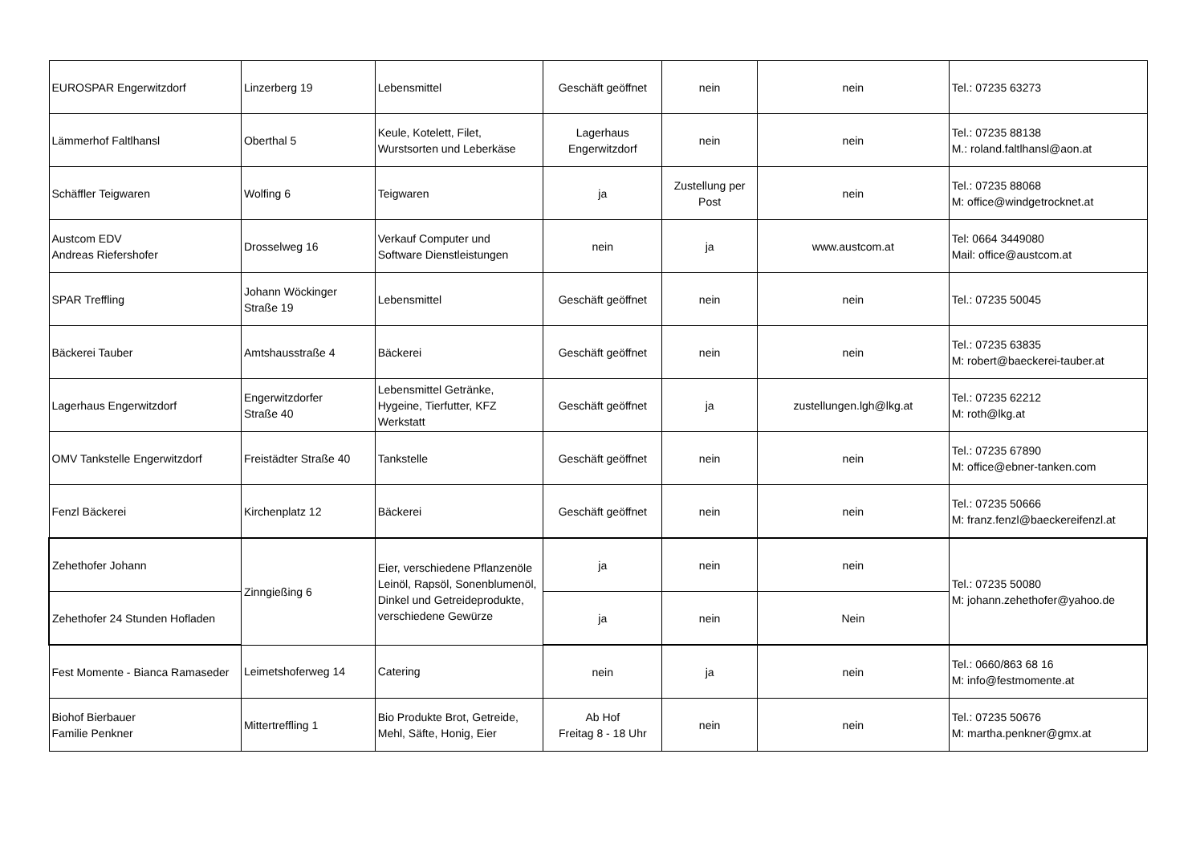| EUROSPAR Engerwitzdorf | Linzerberg 19 | Lebensmittel | Geschäft geöffnet | nein | nein | Tel.: 07235 63273 |
| Lämmerhof Faltlhansl | Oberthal 5 | Keule, Kotelett, Filet, Wurstsorten und Leberkäse | Lagerhaus Engerwitzdorf | nein | nein | Tel.: 07235 88138 M.: roland.faltlhansl@aon.at |
| Schäffler Teigwaren | Wolfing 6 | Teigwaren | ja | Zustellung per Post | nein | Tel.: 07235 88068 M: office@windgetrocknet.at |
| Austcom EDV Andreas Riefershofer | Drosselweg 16 | Verkauf Computer und Software Dienstleistungen | nein | ja | www.austcom.at | Tel: 0664 3449080 Mail: office@austcom.at |
| SPAR Treffling | Johann Wöckinger Straße 19 | Lebensmittel | Geschäft geöffnet | nein | nein | Tel.: 07235 50045 |
| Bäckerei Tauber | Amtshausstraße 4 | Bäckerei | Geschäft geöffnet | nein | nein | Tel.: 07235 63835 M: robert@baeckerei-tauber.at |
| Lagerhaus Engerwitzdorf | Engerwitzdorfer Straße 40 | Lebensmittel Getränke, Hygeine, Tierfutter, KFZ Werkstatt | Geschäft geöffnet | ja | zustellungen.lgh@lkg.at | Tel.: 07235 62212 M: roth@lkg.at |
| OMV Tankstelle Engerwitzdorf | Freistädter Straße 40 | Tankstelle | Geschäft geöffnet | nein | nein | Tel.: 07235 67890 M: office@ebner-tanken.com |
| Fenzl Bäckerei | Kirchenplatz 12 | Bäckerei | Geschäft geöffnet | nein | nein | Tel.: 07235 50666 M: franz.fenzl@baeckereifenzl.at |
| Zehethofer Johann | Zinngießing 6 | Eier, verschiedene Pflanzenöle Leinöl, Rapsöl, Sonenblumenöl, Dinkel und Getreideprodukte, verschiedene Gewürze | ja | nein | nein | Tel.: 07235 50080 M: johann.zehethofer@yahoo.de |
| Zehethofer 24 Stunden Hofladen | | | ja | nein | Nein | |
| Fest Momente - Bianca Ramaseder | Leimetshoferweg 14 | Catering | nein | ja | nein | Tel.: 0660/863 68 16 M: info@festmomente.at |
| Biohof Bierbauer Familie Penkner | Mittertreffling 1 | Bio Produkte Brot, Getreide, Mehl, Säfte, Honig, Eier | Ab Hof Freitag 8 - 18 Uhr | nein | nein | Tel.: 07235 50676 M: martha.penkner@gmx.at |